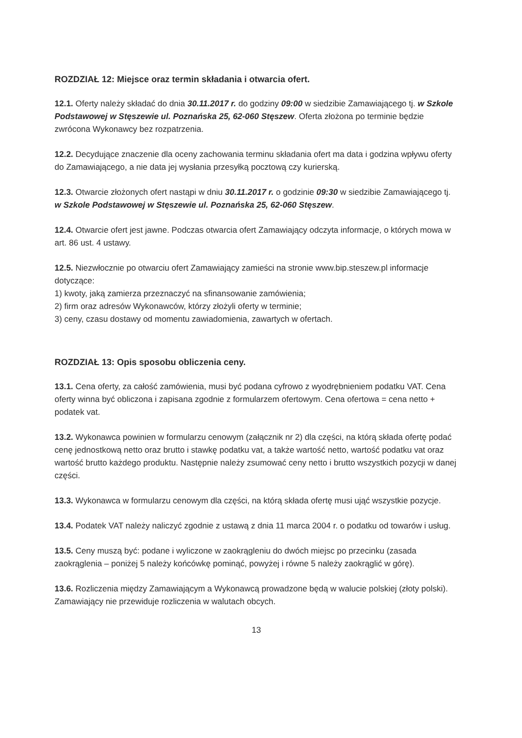ROZDZIAŁ 12: Miejsce oraz termin składania i otwarcia ofert.
12.1. Oferty należy składać do dnia 30.11.2017 r. do godziny 09:00 w siedzibie Zamawiającego tj. w Szkole Podstawowej w Stęszewie ul. Poznańska 25, 62-060 Stęszew. Oferta złożona po terminie będzie zwrócona Wykonawcy bez rozpatrzenia.
12.2. Decydujące znaczenie dla oceny zachowania terminu składania ofert ma data i godzina wpływu oferty do Zamawiającego, a nie data jej wysłania przesyłką pocztową czy kurierską.
12.3. Otwarcie złożonych ofert nastąpi w dniu 30.11.2017 r. o godzinie 09:30 w siedzibie Zamawiającego tj. w Szkole Podstawowej w Stęszewie ul. Poznańska 25, 62-060 Stęszew.
12.4. Otwarcie ofert jest jawne. Podczas otwarcia ofert Zamawiający odczyta informacje, o których mowa w art. 86 ust. 4 ustawy.
12.5. Niezwłocznie po otwarciu ofert Zamawiający zamieści na stronie www.bip.steszew.pl informacje dotyczące:
1) kwoty, jaką zamierza przeznaczyć na sfinansowanie zamówienia;
2) firm oraz adresów Wykonawców, którzy złożyli oferty w terminie;
3) ceny, czasu dostawy od momentu zawiadomienia, zawartych w ofertach.
ROZDZIAŁ 13: Opis sposobu obliczenia ceny.
13.1. Cena oferty, za całość zamówienia, musi być podana cyfrowo z wyodrębnieniem podatku VAT. Cena oferty winna być obliczona i zapisana zgodnie z formularzem ofertowym. Cena ofertowa = cena netto + podatek vat.
13.2. Wykonawca powinien w formularzu cenowym (załącznik nr 2) dla części, na którą składa ofertę podać cenę jednostkową netto oraz brutto i stawkę podatku vat, a także wartość netto, wartość podatku vat oraz wartość brutto każdego produktu. Następnie należy zsumować ceny netto i brutto wszystkich pozycji w danej części.
13.3. Wykonawca w formularzu cenowym dla części, na którą składa ofertę musi ująć wszystkie pozycje.
13.4. Podatek VAT należy naliczyć zgodnie z ustawą z dnia 11 marca 2004 r. o podatku od towarów i usług.
13.5. Ceny muszą być: podane i wyliczone w zaokrągleniu do dwóch miejsc po przecinku (zasada zaokrąglenia – poniżej 5 należy końcówkę pominąć, powyżej i równe 5 należy zaokrąglić w górę).
13.6. Rozliczenia między Zamawiającym a Wykonawcą prowadzone będą w walucie polskiej (złoty polski). Zamawiający nie przewiduje rozliczenia w walutach obcych.
13